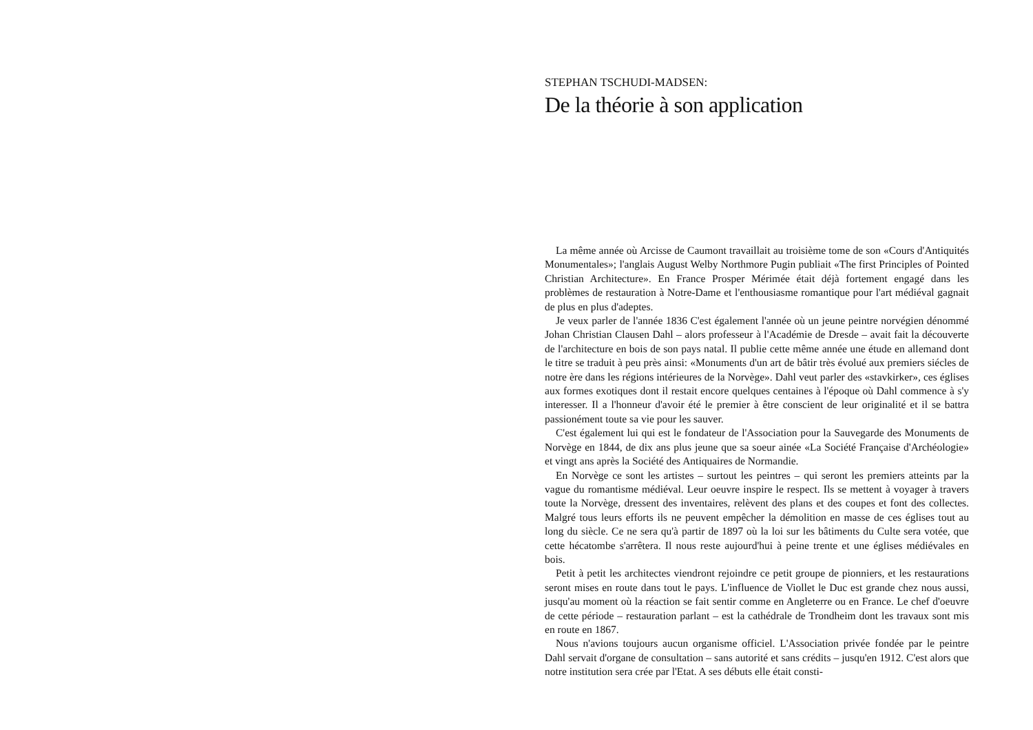STEPHAN TSCHUDI-MADSEN:
De la théorie à son application
La même année où Arcisse de Caumont travaillait au troisième tome de son «Cours d'Antiquités Monumentales»; l'anglais August Welby Northmore Pugin publiait «The first Principles of Pointed Christian Architecture». En France Prosper Mérimée était déjà fortement engagé dans les problèmes de restauration à Notre-Dame et l'enthousiasme romantique pour l'art médiéval gagnait de plus en plus d'adeptes.
Je veux parler de l'année 1836 C'est également l'année où un jeune peintre norvégien dénommé Johan Christian Clausen Dahl – alors professeur à l'Académie de Dresde – avait fait la découverte de l'architecture en bois de son pays natal. Il publie cette même année une étude en allemand dont le titre se traduit à peu près ainsi: «Monuments d'un art de bâtir très évolué aux premiers siécles de notre ère dans les régions intérieures de la Norvège». Dahl veut parler des «stavkirker», ces églises aux formes exotiques dont il restait encore quelques centaines à l'époque où Dahl commence à s'y interesser. Il a l'honneur d'avoir été le premier à être conscient de leur originalité et il se battra passionément toute sa vie pour les sauver.
C'est également lui qui est le fondateur de l'Association pour la Sauvegarde des Monuments de Norvège en 1844, de dix ans plus jeune que sa soeur ainée «La Société Française d'Archéologie» et vingt ans après la Société des Antiquaires de Normandie.
En Norvège ce sont les artistes – surtout les peintres – qui seront les premiers atteints par la vague du romantisme médiéval. Leur oeuvre inspire le respect. Ils se mettent à voyager à travers toute la Norvège, dressent des inventaires, relèvent des plans et des coupes et font des collectes. Malgré tous leurs efforts ils ne peuvent empêcher la démolition en masse de ces églises tout au long du siècle. Ce ne sera qu'à partir de 1897 où la loi sur les bâtiments du Culte sera votée, que cette hécatombe s'arrêtera. Il nous reste aujourd'hui à peine trente et une églises médiévales en bois.
Petit à petit les architectes viendront rejoindre ce petit groupe de pionniers, et les restaurations seront mises en route dans tout le pays. L'influence de Viollet le Duc est grande chez nous aussi, jusqu'au moment où la réaction se fait sentir comme en Angleterre ou en France. Le chef d'oeuvre de cette période – restauration parlant – est la cathédrale de Trondheim dont les travaux sont mis en route en 1867.
Nous n'avions toujours aucun organisme officiel. L'Association privée fondée par le peintre Dahl servait d'organe de consultation – sans autorité et sans crédits – jusqu'en 1912. C'est alors que notre institution sera crée par l'Etat. A ses débuts elle était consti-